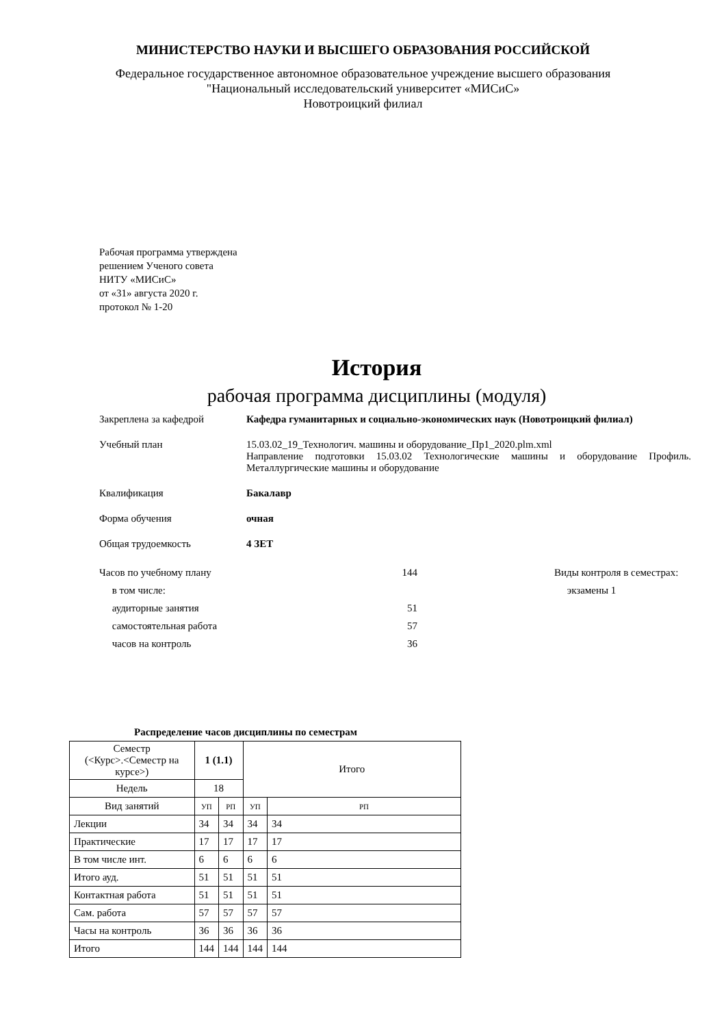МИНИСТЕРСТВО НАУКИ И ВЫСШЕГО ОБРАЗОВАНИЯ РОССИЙСКОЙ
Федеральное государственное автономное образовательное учреждение высшего образования
"Национальный исследовательский университет «МИСиС»
Новотроицкий филиал
Рабочая программа утверждена
решением Ученого совета
НИТУ «МИСиС»
от «31» августа 2020 г.
протокол № 1-20
История
рабочая программа дисциплины (модуля)
Закреплена за кафедрой Кафедра гуманитарных и социально-экономических наук (Новотроицкий филиал)
Учебный план 15.03.02_19_Технологич. машины и оборудование_Пр1_2020.plm.xml
Направление подготовки 15.03.02 Технологические машины и оборудование Профиль. Металлургические машины и оборудование
Квалификация Бакалавр
Форма обучения очная
Общая трудоемкость 4 ЗЕТ
Часов по учебному плану
в том числе:
аудиторные занятия
самостоятельная работа
часов на контроль
144
51
57
36
Виды контроля в семестрах:
экзамены 1
Распределение часов дисциплины по семестрам
| Семестр (<Курс>.<Семестр на курсе>) | 1 (1.1) | | Итого | |
| --- | --- | --- | --- | --- |
| Недель | 18 | | | |
| Вид занятий | УП | РП | УП | РП |
| Лекции | 34 | 34 | 34 | 34 |
| Практические | 17 | 17 | 17 | 17 |
| В том числе инт. | 6 | 6 | 6 | 6 |
| Итого ауд. | 51 | 51 | 51 | 51 |
| Контактная работа | 51 | 51 | 51 | 51 |
| Сам. работа | 57 | 57 | 57 | 57 |
| Часы на контроль | 36 | 36 | 36 | 36 |
| Итого | 144 | 144 | 144 | 144 |